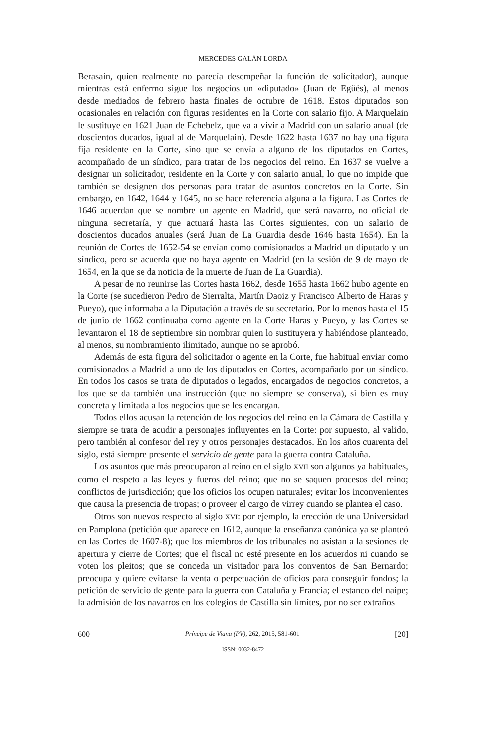MERCEDES GALÁN LORDA
Berasain, quien realmente no parecía desempeñar la función de solicitador), aunque mientras está enfermo sigue los negocios un «diputado» (Juan de Egüés), al menos desde mediados de febrero hasta finales de octubre de 1618. Estos diputados son ocasionales en relación con figuras residentes en la Corte con salario fijo. A Marquelain le sustituye en 1621 Juan de Echebelz, que va a vivir a Madrid con un salario anual (de doscientos ducados, igual al de Marquelain). Desde 1622 hasta 1637 no hay una figura fija residente en la Corte, sino que se envía a alguno de los diputados en Cortes, acompañado de un síndico, para tratar de los negocios del reino. En 1637 se vuelve a designar un solicitador, residente en la Corte y con salario anual, lo que no impide que también se designen dos personas para tratar de asuntos concretos en la Corte. Sin embargo, en 1642, 1644 y 1645, no se hace referencia alguna a la figura. Las Cortes de 1646 acuerdan que se nombre un agente en Madrid, que será navarro, no oficial de ninguna secretaría, y que actuará hasta las Cortes siguientes, con un salario de doscientos ducados anuales (será Juan de La Guardia desde 1646 hasta 1654). En la reunión de Cortes de 1652-54 se envían como comisionados a Madrid un diputado y un síndico, pero se acuerda que no haya agente en Madrid (en la sesión de 9 de mayo de 1654, en la que se da noticia de la muerte de Juan de La Guardia).
A pesar de no reunirse las Cortes hasta 1662, desde 1655 hasta 1662 hubo agente en la Corte (se sucedieron Pedro de Sierralta, Martín Daoiz y Francisco Alberto de Haras y Pueyo), que informaba a la Diputación a través de su secretario. Por lo menos hasta el 15 de junio de 1662 continuaba como agente en la Corte Haras y Pueyo, y las Cortes se levantaron el 18 de septiembre sin nombrar quien lo sustituyera y habiéndose planteado, al menos, su nombramiento ilimitado, aunque no se aprobó.
Además de esta figura del solicitador o agente en la Corte, fue habitual enviar como comisionados a Madrid a uno de los diputados en Cortes, acompañado por un síndico. En todos los casos se trata de diputados o legados, encargados de negocios concretos, a los que se da también una instrucción (que no siempre se conserva), si bien es muy concreta y limitada a los negocios que se les encargan.
Todos ellos acusan la retención de los negocios del reino en la Cámara de Castilla y siempre se trata de acudir a personajes influyentes en la Corte: por supuesto, al valido, pero también al confesor del rey y otros personajes destacados. En los años cuarenta del siglo, está siempre presente el servicio de gente para la guerra contra Cataluña.
Los asuntos que más preocuparon al reino en el siglo XVII son algunos ya habituales, como el respeto a las leyes y fueros del reino; que no se saquen procesos del reino; conflictos de jurisdicción; que los oficios los ocupen naturales; evitar los inconvenientes que causa la presencia de tropas; o proveer el cargo de virrey cuando se plantea el caso.
Otros son nuevos respecto al siglo XVI: por ejemplo, la erección de una Universidad en Pamplona (petición que aparece en 1612, aunque la enseñanza canónica ya se planteó en las Cortes de 1607-8); que los miembros de los tribunales no asistan a la sesiones de apertura y cierre de Cortes; que el fiscal no esté presente en los acuerdos ni cuando se voten los pleitos; que se conceda un visitador para los conventos de San Bernardo; preocupa y quiere evitarse la venta o perpetuación de oficios para conseguir fondos; la petición de servicio de gente para la guerra con Cataluña y Francia; el estanco del naipe; la admisión de los navarros en los colegios de Castilla sin límites, por no ser extraños
600 Príncipe de Viana (PV), 262, 2015, 581-601 [20]
ISSN: 0032-8472